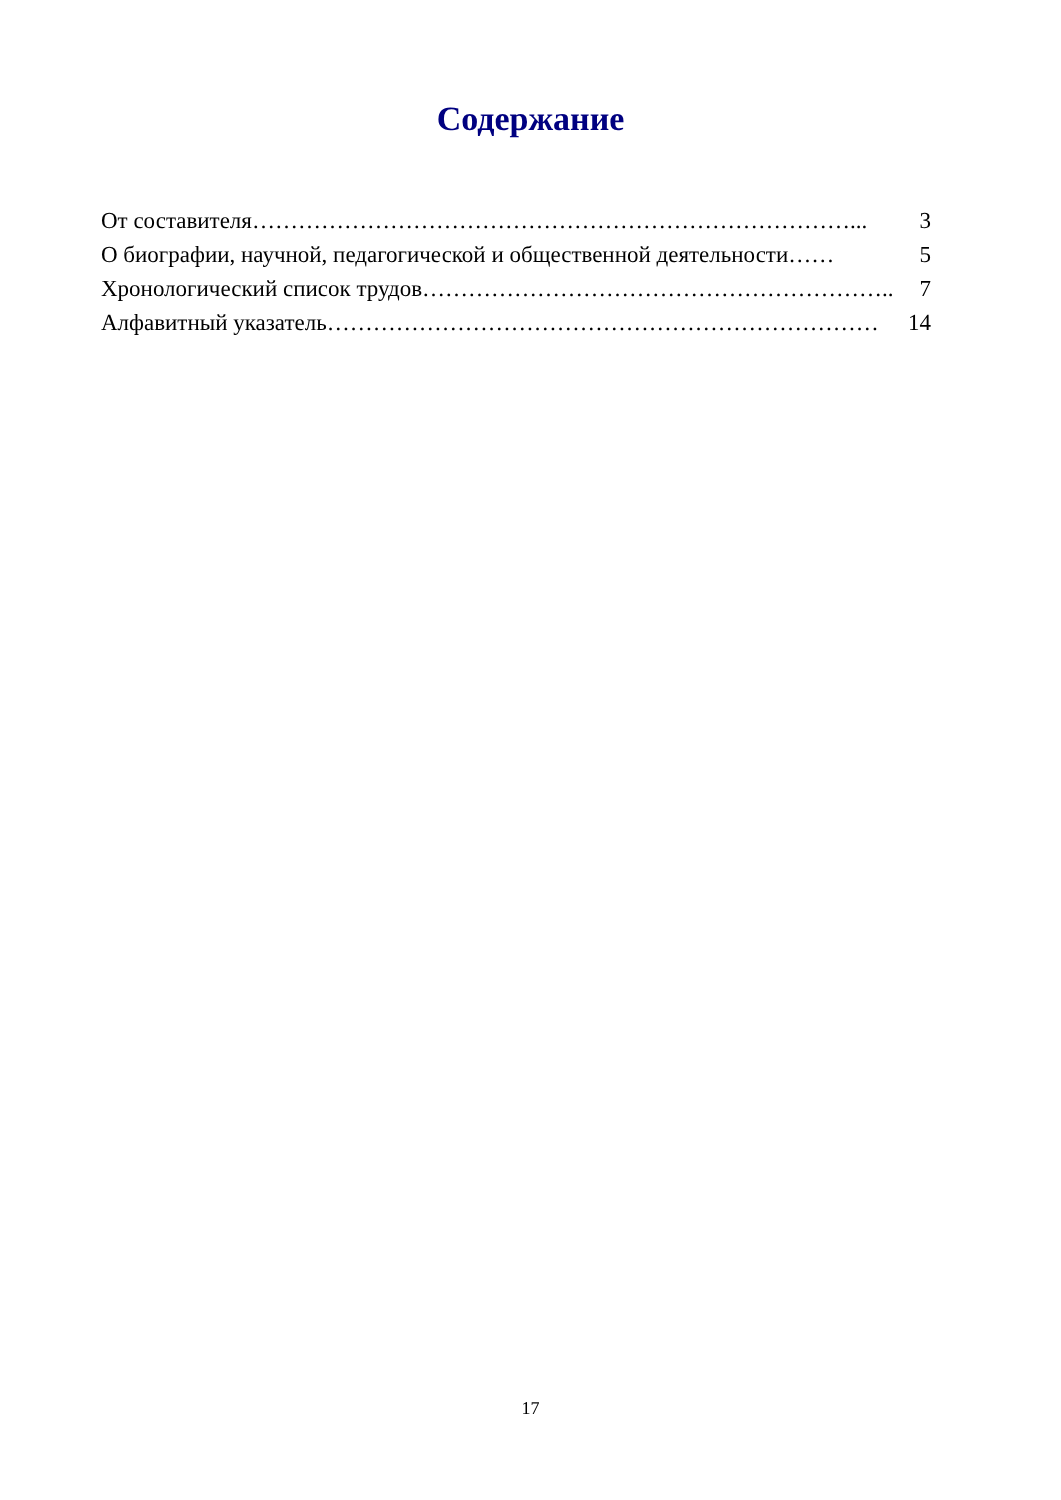Содержание
От составителя……………………………………………………………………... 3
О биографии, научной, педагогической и общественной деятельности…… 5
Хронологический список трудов…………………………………………………….. 7
Алфавитный указатель……………………………………………………………… 14
17